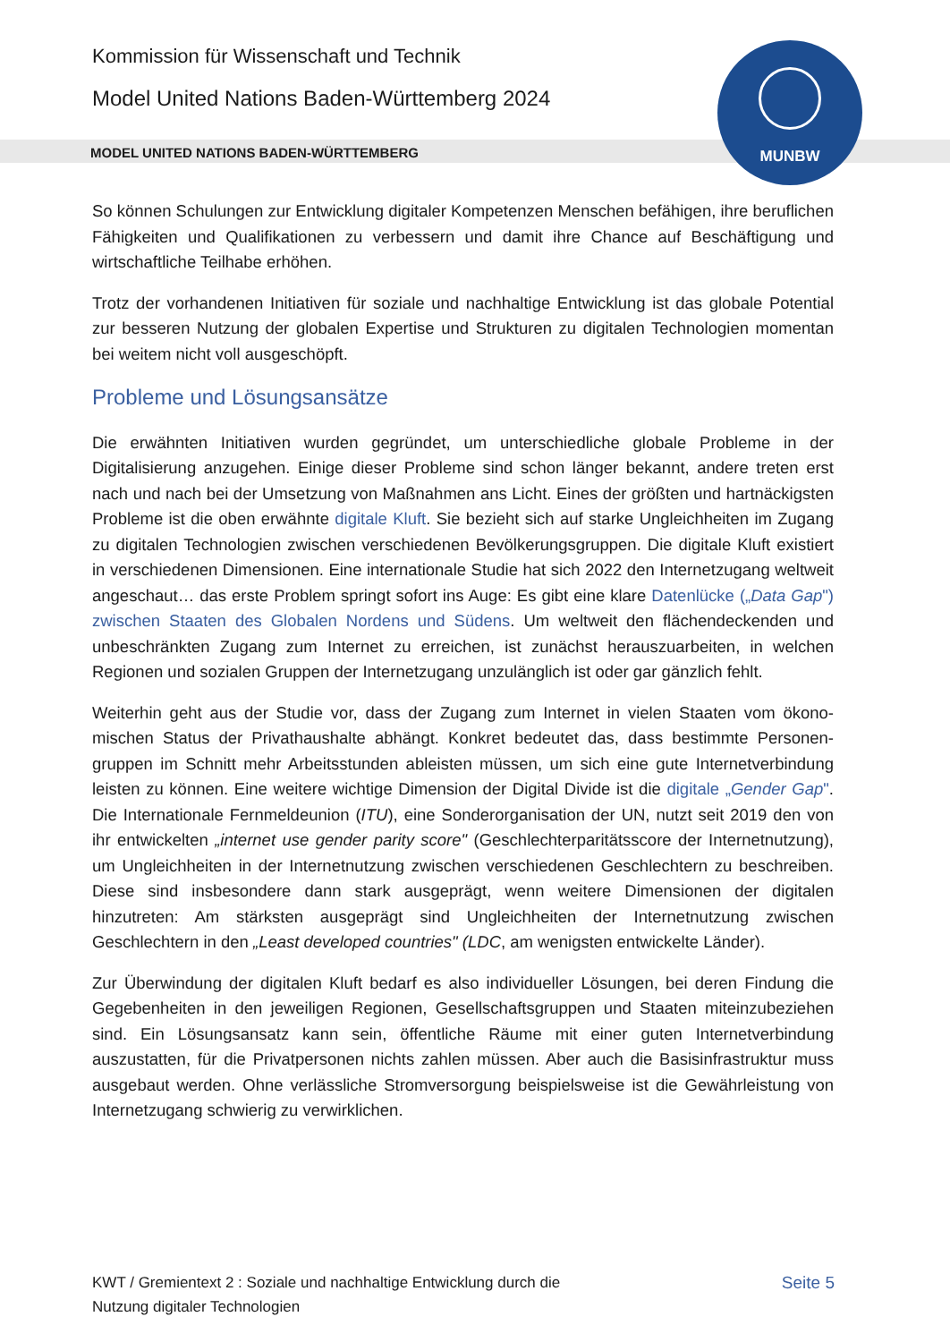Kommission für Wissenschaft und Technik
Model United Nations Baden-Württemberg 2024
MODEL UNITED NATIONS BADEN-WÜRTTEMBERG
MUNBW
So können Schulungen zur Entwicklung digitaler Kompetenzen Menschen befähigen, ihre beruflichen Fähigkeiten und Qualifikationen zu verbessern und damit ihre Chance auf Beschäftigung und wirtschaftliche Teilhabe erhöhen.
Trotz der vorhandenen Initiativen für soziale und nachhaltige Entwicklung ist das globale Potential zur besseren Nutzung der globalen Expertise und Strukturen zu digitalen Technologien momentan bei weitem nicht voll ausgeschöpft.
Probleme und Lösungsansätze
Die erwähnten Initiativen wurden gegründet, um unterschiedliche globale Probleme in der Digitalisierung anzugehen. Einige dieser Probleme sind schon länger bekannt, andere treten erst nach und nach bei der Umsetzung von Maßnahmen ans Licht. Eines der größten und hart­näckigsten Probleme ist die oben erwähnte digitale Kluft. Sie bezieht sich auf starke Ungleich­heiten im Zugang zu digitalen Technologien zwischen verschiedenen Bevölkerungsgruppen. Die digitale Kluft existiert in verschiedenen Dimensionen. Eine internationale Studie hat sich 2022 den Internetzugang weltweit angeschaut… das erste Problem springt sofort ins Auge: Es gibt eine klare Datenlücke („Data Gap") zwischen Staaten des Globalen Nordens und Südens. Um weltweit den flächendeckenden und unbeschränkten Zugang zum Internet zu erreichen, ist zunächst herauszuarbeiten, in welchen Regionen und sozialen Gruppen der Internetzugang unzulänglich ist oder gar gänzlich fehlt.
Weiterhin geht aus der Studie vor, dass der Zugang zum Internet in vielen Staaten vom ökono­mischen Status der Privathaushalte abhängt. Konkret bedeutet das, dass bestimmte Personen­gruppen im Schnitt mehr Arbeitsstunden ableisten müssen, um sich eine gute Internetverbindung leisten zu können. Eine weitere wichtige Dimension der Digital Divide ist die digitale „Gender Gap". Die Internationale Fernmeldeunion (ITU), eine Sonderorganisation der UN, nutzt seit 2019 den von ihr entwickelten „internet use gender parity score" (Geschlechterparitätsscore der Inter­netnutzung), um Ungleichheiten in der Internetnutzung zwischen verschiedenen Geschlechtern zu beschreiben. Diese sind insbesondere dann stark ausgeprägt, wenn weitere Dimensionen der digitalen hinzutreten: Am stärksten ausgeprägt sind Ungleichheiten der Internetnutzung zwischen Geschlechtern in den „Least developed countries" (LDC, am wenigsten entwickelte Länder).
Zur Überwindung der digitalen Kluft bedarf es also individueller Lösungen, bei deren Findung die Gegebenheiten in den jeweiligen Regionen, Gesellschaftsgruppen und Staaten miteinzubeziehen sind. Ein Lösungsansatz kann sein, öffentliche Räume mit einer guten Internetverbindung auszustatten, für die Privatpersonen nichts zahlen müssen. Aber auch die Basisinfrastruktur muss ausgebaut werden. Ohne verlässliche Stromversorgung beispielsweise ist die Gewährleistung von Internetzugang schwierig zu verwirklichen.
KWT / Gremientext 2 : Soziale und nachhaltige Entwicklung durch die
Nutzung digitaler Technologien
Seite 5